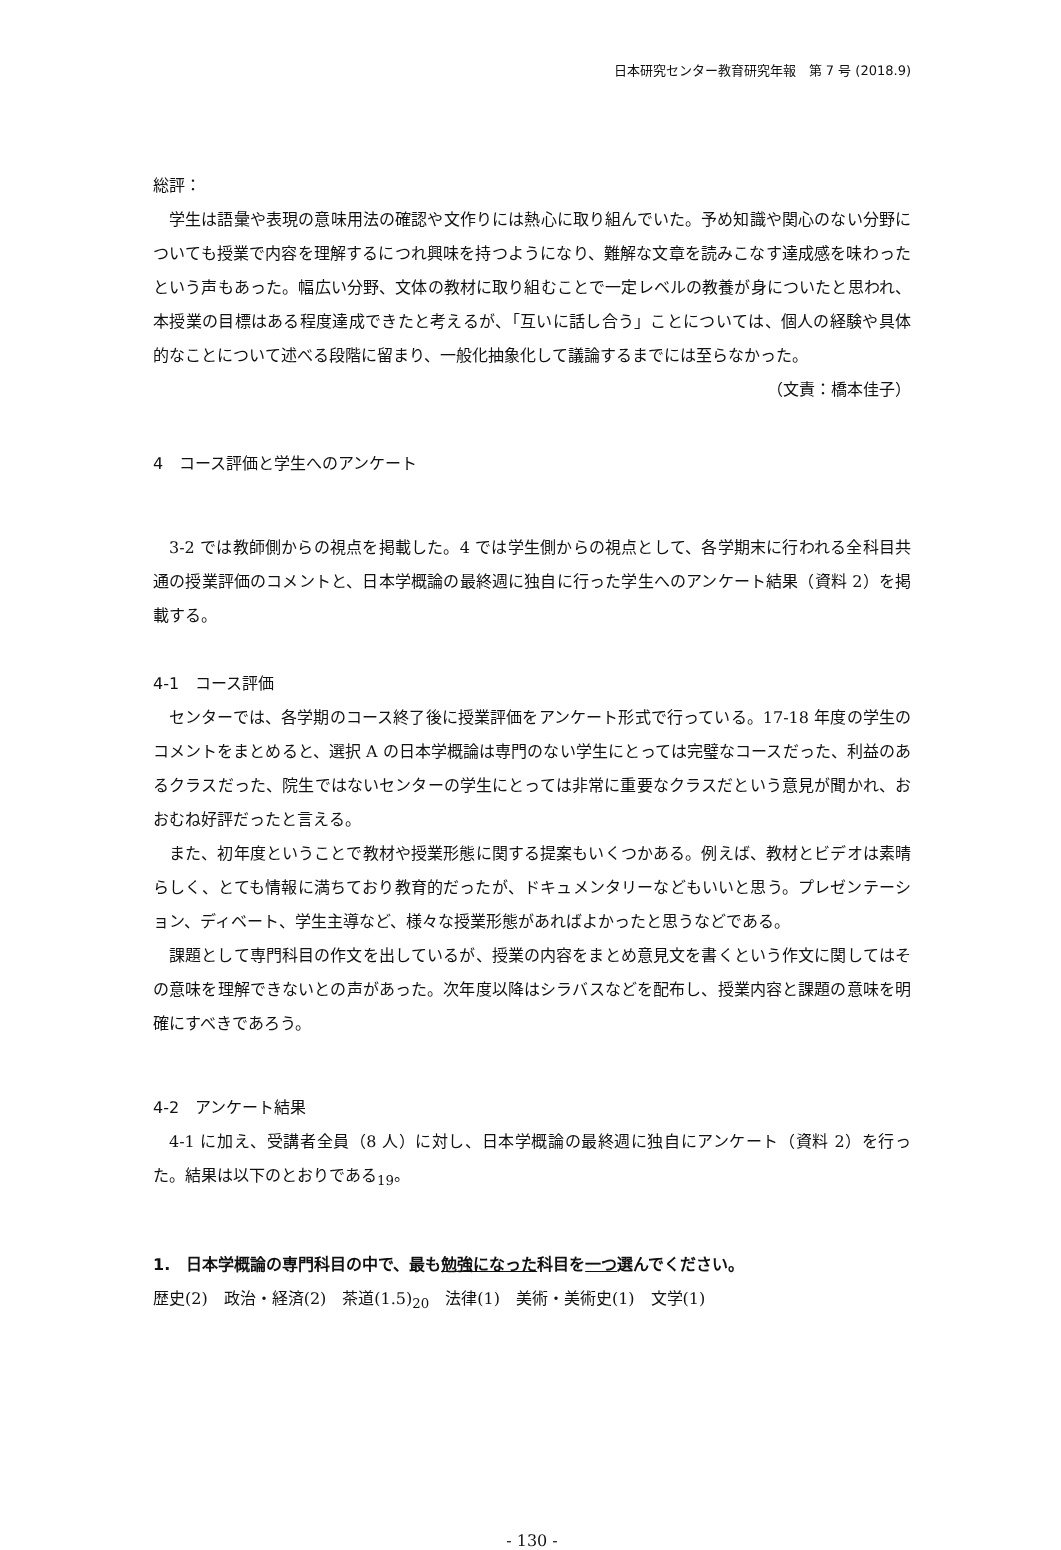日本研究センター教育研究年報　第 7 号 (2018.9)
総評：
学生は語彙や表現の意味用法の確認や文作りには熱心に取り組んでいた。予め知識や関心のない分野についても授業で内容を理解するにつれ興味を持つようになり、難解な文章を読みこなす達成感を味わったという声もあった。幅広い分野、文体の教材に取り組むことで一定レベルの教養が身についたと思われ、本授業の目標はある程度達成できたと考えるが、「互いに話し合う」ことについては、個人の経験や具体的なことについて述べる段階に留まり、一般化抽象化して議論するまでには至らなかった。
（文責：橋本佳子）
4　コース評価と学生へのアンケート
3-2 では教師側からの視点を掲載した。4 では学生側からの視点として、各学期末に行われる全科目共通の授業評価のコメントと、日本学概論の最終週に独自に行った学生へのアンケート結果（資料 2）を掲載する。
4-1　コース評価
センターでは、各学期のコース終了後に授業評価をアンケート形式で行っている。17-18 年度の学生のコメントをまとめると、選択 A の日本学概論は専門のない学生にとっては完璧なコースだった、利益のあるクラスだった、院生ではないセンターの学生にとっては非常に重要なクラスだという意見が聞かれ、おおむね好評だったと言える。
また、初年度ということで教材や授業形態に関する提案もいくつかある。例えば、教材とビデオは素晴らしく、とても情報に満ちており教育的だったが、ドキュメンタリーなどもいいと思う。プレゼンテーション、ディベート、学生主導など、様々な授業形態があればよかったと思うなどである。
課題として専門科目の作文を出しているが、授業の内容をまとめ意見文を書くという作文に関してはその意味を理解できないとの声があった。次年度以降はシラバスなどを配布し、授業内容と課題の意味を明確にすべきであろう。
4-2　アンケート結果
4-1 に加え、受講者全員（8 人）に対し、日本学概論の最終週に独自にアンケート（資料 2）を行った。結果は以下のとおりである<sub>19</sub>。
1.　日本学概論の専門科目の中で、最も勉強になった科目を一つ選んでください。
歴史(2)　政治・経済(2)　茶道(1.5)<sub>20</sub>　法律(1)　美術・美術史(1)　文学(1)
- 130 -